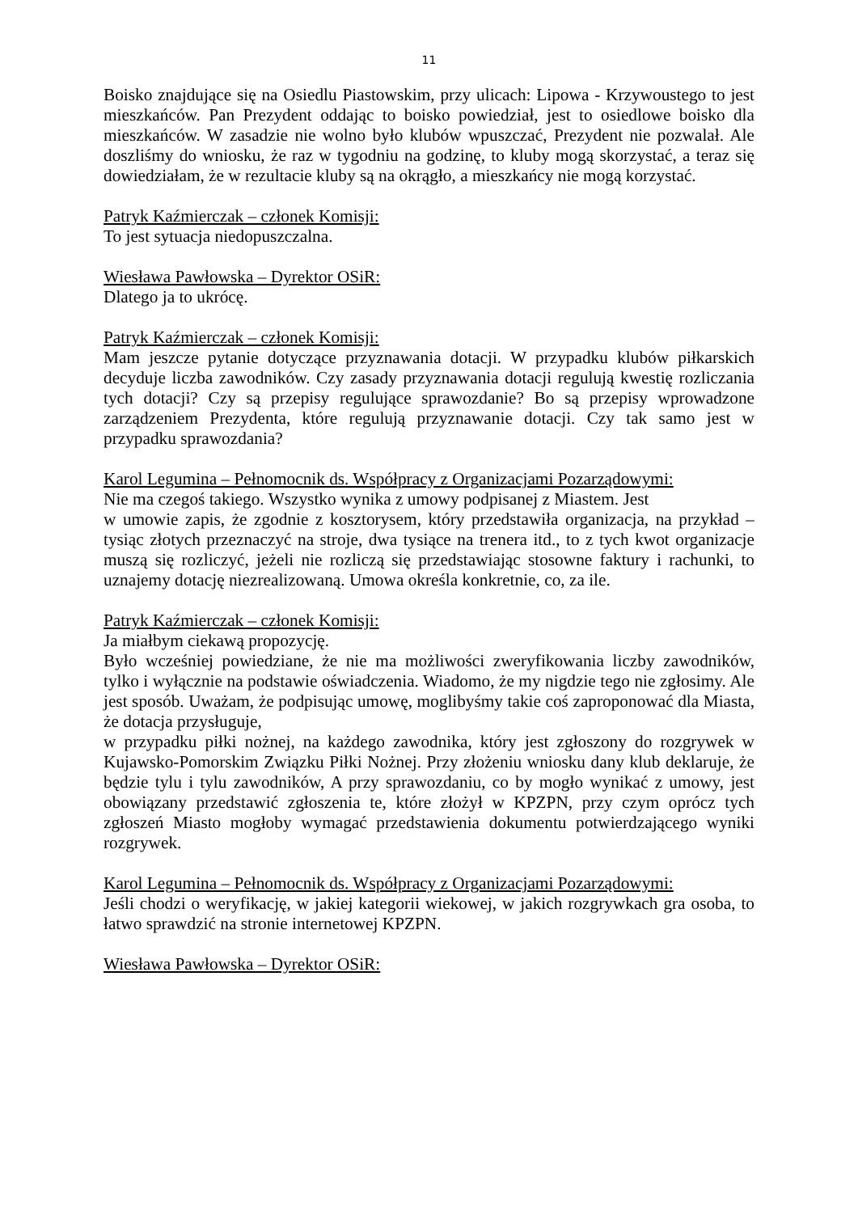11
Boisko znajdujące się na Osiedlu Piastowskim, przy ulicach: Lipowa - Krzywoustego to jest mieszkańców. Pan Prezydent oddając to boisko powiedział, jest to osiedlowe boisko dla mieszkańców. W zasadzie nie wolno było klubów wpuszczać, Prezydent nie pozwalał. Ale doszliśmy do wniosku, że raz w tygodniu na godzinę, to kluby mogą skorzystać, a teraz się dowiedziałam, że w rezultacie kluby są na okrągło, a mieszkańcy nie mogą korzystać.
Patryk Kaźmierczak – członek Komisji:
To jest sytuacja niedopuszczalna.
Wiesława Pawłowska – Dyrektor OSiR:
Dlatego ja to ukrócę.
Patryk Kaźmierczak – członek Komisji:
Mam jeszcze pytanie dotyczące przyznawania dotacji. W przypadku klubów piłkarskich decyduje liczba zawodników. Czy zasady przyznawania dotacji regulują kwestię rozliczania tych dotacji? Czy są przepisy regulujące sprawozdanie? Bo są przepisy wprowadzone zarządzeniem Prezydenta, które regulują przyznawanie dotacji. Czy tak samo jest w przypadku sprawozdania?
Karol Legumina – Pełnomocnik ds. Współpracy z Organizacjami Pozarządowymi:
Nie ma czegoś takiego. Wszystko wynika z umowy podpisanej z Miastem. Jest
w umowie zapis, że zgodnie z kosztorysem, który przedstawiła organizacja, na przykład – tysiąc złotych przeznaczyć na stroje, dwa tysiące na trenera itd., to z tych kwot organizacje muszą się rozliczyć, jeżeli nie rozliczą się przedstawiając stosowne faktury i rachunki, to uznajemy dotację niezrealizowaną. Umowa określa konkretnie, co, za ile.
Patryk Kaźmierczak – członek Komisji:
Ja miałbym ciekawą propozycję.
Było wcześniej powiedziane, że nie ma możliwości zweryfikowania liczby zawodników, tylko i wyłącznie na podstawie oświadczenia. Wiadomo, że my nigdzie tego nie zgłosimy. Ale jest sposób. Uważam, że podpisując umowę, moglibyśmy takie coś zaproponować dla Miasta, że dotacja przysługuje,
w przypadku piłki nożnej, na każdego zawodnika, który jest zgłoszony do rozgrywek w Kujawsko-Pomorskim Związku Piłki Nożnej. Przy złożeniu wniosku dany klub deklaruje, że będzie tylu i tylu zawodników, A przy sprawozdaniu, co by mogło wynikać z umowy, jest obowiązany przedstawić zgłoszenia te, które złożył w KPZPN, przy czym oprócz tych zgłoszeń Miasto mogłoby wymagać przedstawienia dokumentu potwierdzającego wyniki rozgrywek.
Karol Legumina – Pełnomocnik ds. Współpracy z Organizacjami Pozarządowymi:
Jeśli chodzi o weryfikację, w jakiej kategorii wiekowej, w jakich rozgrywkach gra osoba, to łatwo sprawdzić na stronie internetowej KPZPN.
Wiesława Pawłowska – Dyrektor OSiR: